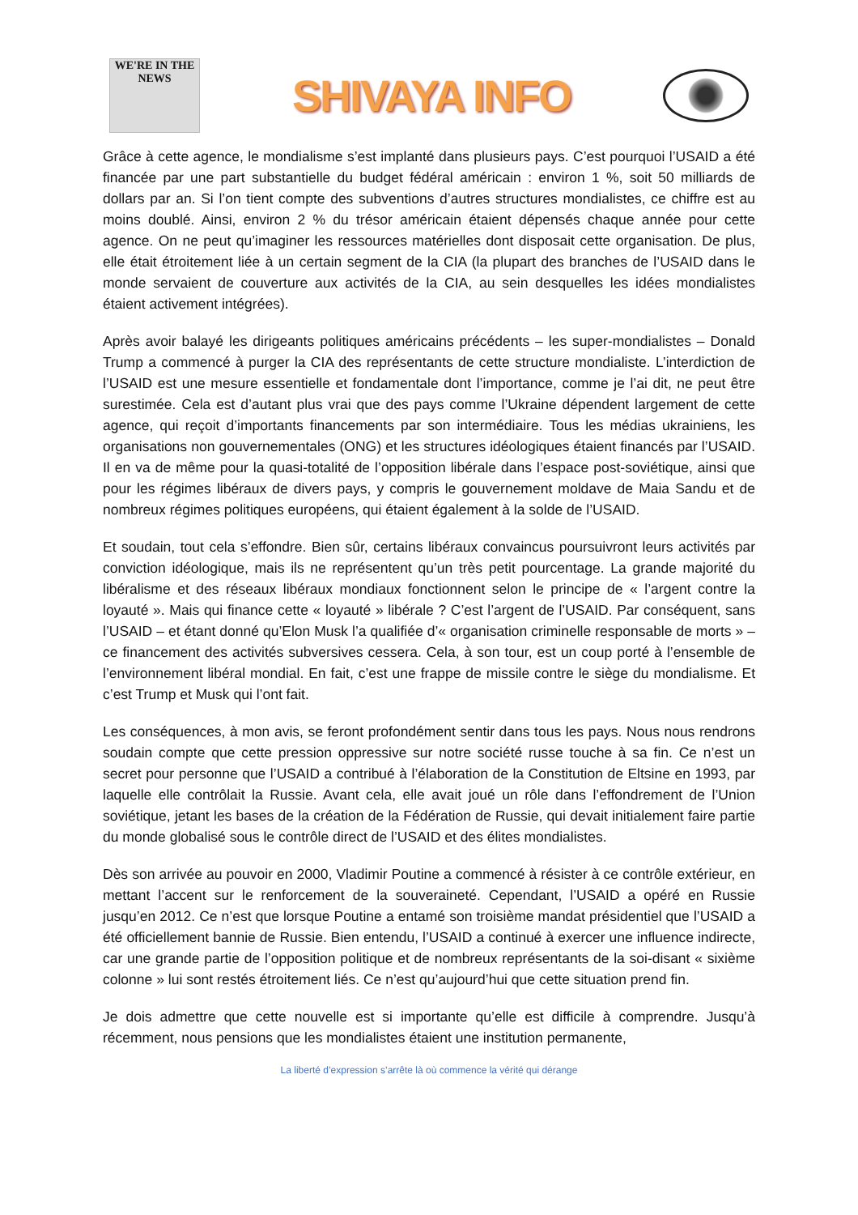WE'RE IN THE NEWS
SHIVAYA INFO
Grâce à cette agence, le mondialisme s’est implanté dans plusieurs pays. C’est pourquoi l’USAID a été financée par une part substantielle du budget fédéral américain : environ 1 %, soit 50 milliards de dollars par an. Si l’on tient compte des subventions d’autres structures mondialistes, ce chiffre est au moins doublé. Ainsi, environ 2 % du trésor américain étaient dépensés chaque année pour cette agence. On ne peut qu’imaginer les ressources matérielles dont disposait cette organisation. De plus, elle était étroitement liée à un certain segment de la CIA (la plupart des branches de l’USAID dans le monde servaient de couverture aux activités de la CIA, au sein desquelles les idées mondialistes étaient activement intégrées).
Après avoir balayé les dirigeants politiques américains précédents – les super-mondialistes – Donald Trump a commencé à purger la CIA des représentants de cette structure mondialiste. L’interdiction de l’USAID est une mesure essentielle et fondamentale dont l’importance, comme je l’ai dit, ne peut être surestimée. Cela est d’autant plus vrai que des pays comme l’Ukraine dépendent largement de cette agence, qui reçoit d’importants financements par son intermédiaire. Tous les médias ukrainiens, les organisations non gouvernementales (ONG) et les structures idéologiques étaient financés par l’USAID. Il en va de même pour la quasi-totalité de l’opposition libérale dans l’espace post-soviétique, ainsi que pour les régimes libéraux de divers pays, y compris le gouvernement moldave de Maia Sandu et de nombreux régimes politiques européens, qui étaient également à la solde de l’USAID.
Et soudain, tout cela s’effondre. Bien sûr, certains libéraux convaincus poursuivront leurs activités par conviction idéologique, mais ils ne représentent qu’un très petit pourcentage. La grande majorité du libéralisme et des réseaux libéraux mondiaux fonctionnent selon le principe de « l’argent contre la loyauté ». Mais qui finance cette « loyauté » libérale ? C’est l’argent de l’USAID. Par conséquent, sans l’USAID – et étant donné qu’Elon Musk l’a qualifiée d’« organisation criminelle responsable de morts » – ce financement des activités subversives cessera. Cela, à son tour, est un coup porté à l’ensemble de l’environnement libéral mondial. En fait, c’est une frappe de missile contre le siège du mondialisme. Et c’est Trump et Musk qui l’ont fait.
Les conséquences, à mon avis, se feront profondément sentir dans tous les pays. Nous nous rendrons soudain compte que cette pression oppressive sur notre société russe touche à sa fin. Ce n’est un secret pour personne que l’USAID a contribué à l’élaboration de la Constitution de Eltsine en 1993, par laquelle elle contrôlait la Russie. Avant cela, elle avait joué un rôle dans l’effondrement de l’Union soviétique, jetant les bases de la création de la Fédération de Russie, qui devait initialement faire partie du monde globalisé sous le contrôle direct de l’USAID et des élites mondialistes.
Dès son arrivée au pouvoir en 2000, Vladimir Poutine a commencé à résister à ce contrôle extérieur, en mettant l’accent sur le renforcement de la souveraineté. Cependant, l’USAID a opéré en Russie jusqu’en 2012. Ce n’est que lorsque Poutine a entamé son troisième mandat présidentiel que l’USAID a été officiellement bannie de Russie. Bien entendu, l’USAID a continué à exercer une influence indirecte, car une grande partie de l’opposition politique et de nombreux représentants de la soi-disant « sixième colonne » lui sont restés étroitement liés. Ce n’est qu’aujourd’hui que cette situation prend fin.
Je dois admettre que cette nouvelle est si importante qu’elle est difficile à comprendre. Jusqu’à récemment, nous pensions que les mondialistes étaient une institution permanente,
La liberté d’expression s’arrête là où commence la vérité qui dérange